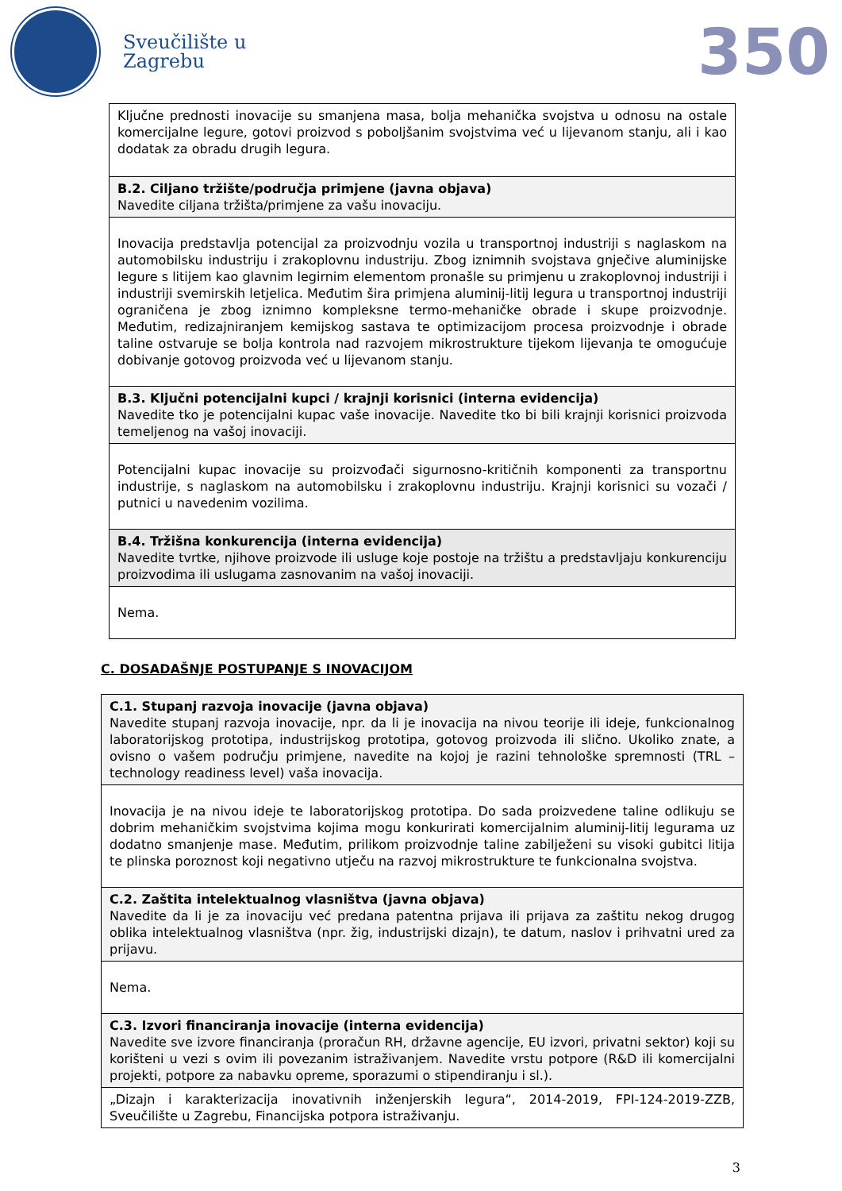Sveučilište u
Zagrebu
350
| Ključne prednosti inovacije su smanjena masa, bolja mehanička svojstva u odnosu na ostale komercijalne legure, gotovi proizvod s poboljšanim svojstvima već u lijevanom stanju, ali i kao dodatak za obradu drugih legura. |
| B.2. Ciljano tržište/područja primjene (javna objava) Navedite ciljana tržišta/primjene za vašu inovaciju. |
| Inovacija predstavlja potencijal za proizvodnju vozila u transportnoj industriji s naglaskom na automobilsku industriju i zrakoplovnu industriju. Zbog iznimnih svojstava gnječive aluminijske legure s litijem kao glavnim legirnim elementom pronašle su primjenu u zrakoplovnoj industriji i industriji svemirskih letjelica. Međutim šira primjena aluminij-litij legura u transportnoj industriji ograničena je zbog iznimno kompleksne termo-mehaničke obrade i skupe proizvodnje. Međutim, redizajniranjem kemijskog sastava te optimizacijom procesa proizvodnje i obrade taline ostvaruje se bolja kontrola nad razvojem mikrostrukture tijekom lijevanja te omogućuje dobivanje gotovog proizvoda već u lijevanom stanju. |
| B.3. Ključni potencijalni kupci / krajnji korisnici (interna evidencija) Navedite tko je potencijalni kupac vaše inovacije. Navedite tko bi bili krajnji korisnici proizvoda temeljenog na vašoj inovaciji. |
| Potencijalni kupac inovacije su proizvođači sigurnosno-kritičnih komponenti za transportnu industrije, s naglaskom na automobilsku i zrakoplovnu industriju. Krajnji korisnici su vozači / putnici u navedenim vozilima. |
| B.4. Tržišna konkurencija (interna evidencija) Navedite tvrtke, njihove proizvode ili usluge koje postoje na tržištu a predstavljaju konkurenciju proizvodima ili uslugama zasnovanim na vašoj inovaciji. |
| Nema. |
C. DOSADAŠNJE POSTUPANJE S INOVACIJOM
| C.1. Stupanj razvoja inovacije (javna objava) Navedite stupanj razvoja inovacije, npr. da li je inovacija na nivou teorije ili ideje, funkcionalnog laboratorijskog prototipa, industrijskog prototipa, gotovog proizvoda ili slično. Ukoliko znate, a ovisno o vašem području primjene, navedite na kojoj je razini tehnološke spremnosti (TRL – technology readiness level) vaša inovacija. |
| Inovacija je na nivou ideje te laboratorijskog prototipa. Do sada proizvedene taline odlikuju se dobrim mehaničkim svojstvima kojima mogu konkurirati komercijalnim aluminij-litij legurama uz dodatno smanjenje mase. Međutim, prilikom proizvodnje taline zabilježeni su visoki gubitci litija te plinska poroznost koji negativno utječu na razvoj mikrostrukture te funkcionalna svojstva. |
| C.2. Zaštita intelektualnog vlasništva (javna objava) Navedite da li je za inovaciju već predana patentna prijava ili prijava za zaštitu nekog drugog oblika intelektualnog vlasništva (npr. žig, industrijski dizajn), te datum, naslov i prihvatni ured za prijavu. |
| Nema. |
| C.3. Izvori financiranja inovacije (interna evidencija) Navedite sve izvore financiranja (proračun RH, državne agencije, EU izvori, privatni sektor) koji su korišteni u vezi s ovim ili povezanim istraživanjem. Navedite vrstu potpore (R&D ili komercijalni projekti, potpore za nabavku opreme, sporazumi o stipendiranju i sl.). |
| „Dizajn i karakterizacija inovativnih inženjerskih legura“, 2014-2019, FPI-124-2019-ZZB, Sveučilište u Zagrebu, Financijska potpora istraživanju. |
3